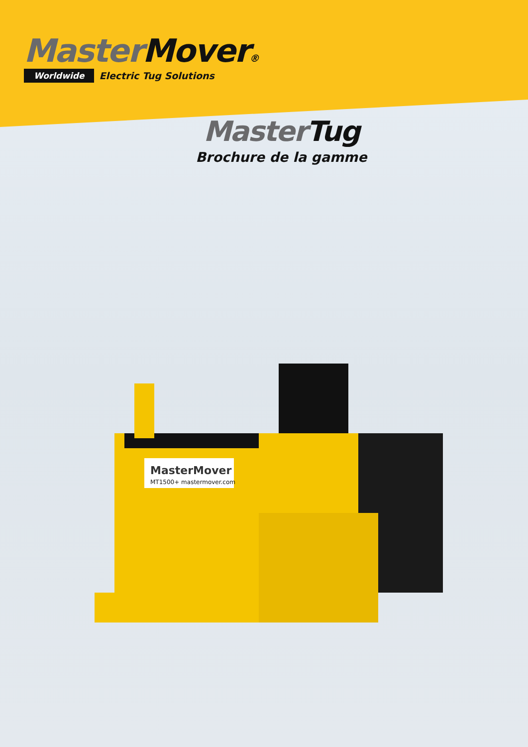Master Mover®
Worldwide Electric Tug Solutions
Master Tug
Brochure de la gamme
MasterMover
MT1500+ mastermover.com